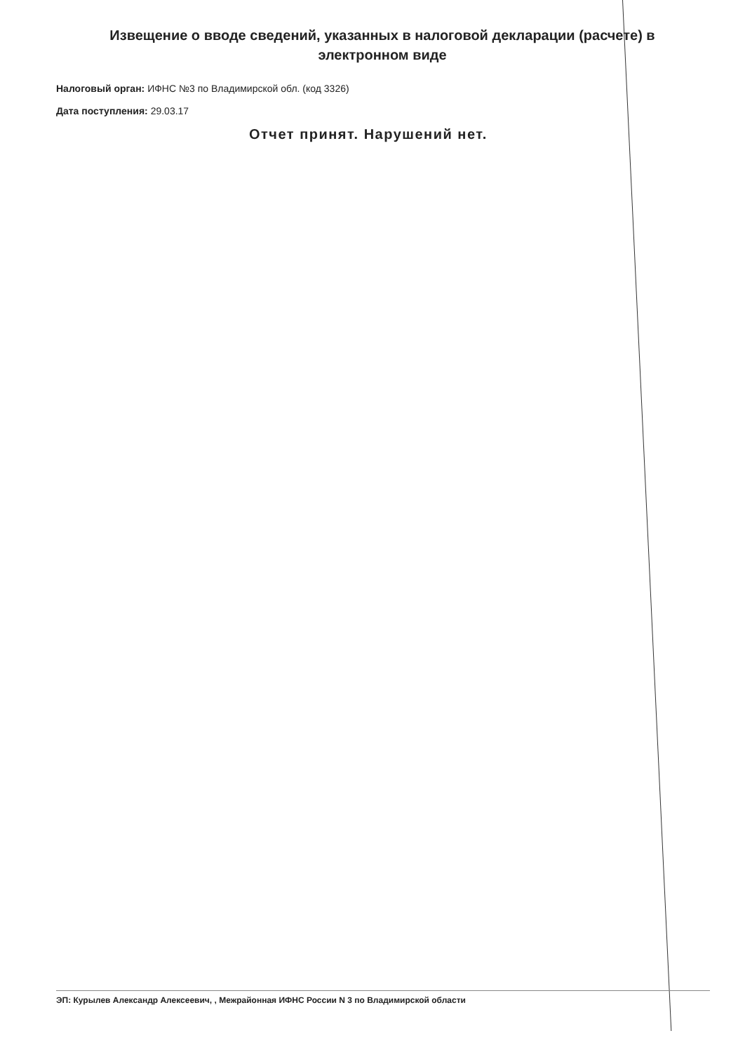Извещение о вводе сведений, указанных в налоговой декларации (расчете) в электронном виде
Налоговый орган: ИФНС №3 по Владимирской обл. (код 3326)
Дата поступления: 29.03.17
Отчет принят. Нарушений нет.
ЭП: Курылев Александр Алексеевич, , Межрайонная ИФНС России N 3 по Владимирской области